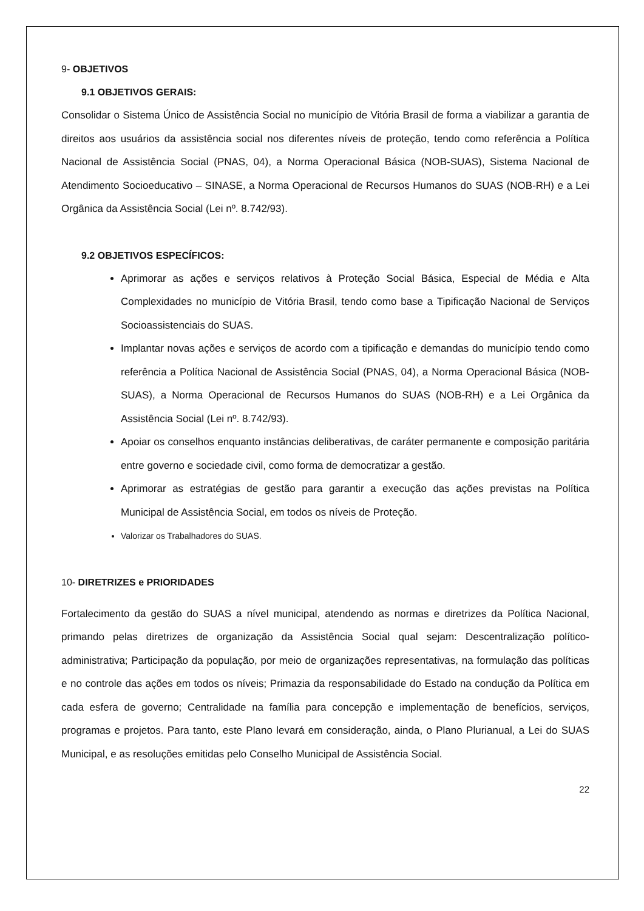9- OBJETIVOS
9.1 OBJETIVOS GERAIS:
Consolidar o Sistema Único de Assistência Social no município de Vitória Brasil de forma a viabilizar a garantia de direitos aos usuários da assistência social nos diferentes níveis de proteção, tendo como referência a Política Nacional de Assistência Social (PNAS, 04), a Norma Operacional Básica (NOB-SUAS), Sistema Nacional de Atendimento Socioeducativo – SINASE, a Norma Operacional de Recursos Humanos do SUAS (NOB-RH) e a Lei Orgânica da Assistência Social (Lei nº. 8.742/93).
9.2 OBJETIVOS ESPECÍFICOS:
Aprimorar as ações e serviços relativos à Proteção Social Básica, Especial de Média e Alta Complexidades no município de Vitória Brasil, tendo como base a Tipificação Nacional de Serviços Socioassistenciais do SUAS.
Implantar novas ações e serviços de acordo com a tipificação e demandas do município tendo como referência a Política Nacional de Assistência Social (PNAS, 04), a Norma Operacional Básica (NOB-SUAS), a Norma Operacional de Recursos Humanos do SUAS (NOB-RH) e a Lei Orgânica da Assistência Social (Lei nº. 8.742/93).
Apoiar os conselhos enquanto instâncias deliberativas, de caráter permanente e composição paritária entre governo e sociedade civil, como forma de democratizar a gestão.
Aprimorar as estratégias de gestão para garantir a execução das ações previstas na Política Municipal de Assistência Social, em todos os níveis de Proteção.
Valorizar os Trabalhadores do SUAS.
10- DIRETRIZES e PRIORIDADES
Fortalecimento da gestão do SUAS a nível municipal, atendendo as normas e diretrizes da Política Nacional, primando pelas diretrizes de organização da Assistência Social qual sejam: Descentralização político-administrativa; Participação da população, por meio de organizações representativas, na formulação das políticas e no controle das ações em todos os níveis; Primazia da responsabilidade do Estado na condução da Política em cada esfera de governo; Centralidade na família para concepção e implementação de benefícios, serviços, programas e projetos. Para tanto, este Plano levará em consideração, ainda, o Plano Plurianual, a Lei do SUAS Municipal, e as resoluções emitidas pelo Conselho Municipal de Assistência Social.
22